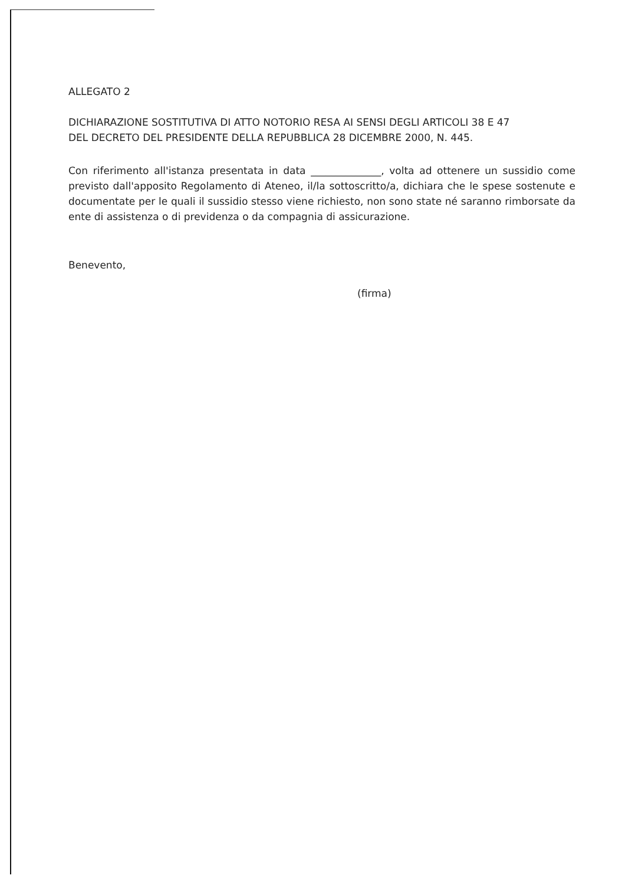ALLEGATO 2
DICHIARAZIONE SOSTITUTIVA DI ATTO NOTORIO RESA AI SENSI DEGLI ARTICOLI 38 E 47
DEL DECRETO DEL PRESIDENTE DELLA REPUBBLICA 28 DICEMBRE 2000, N. 445.
Con riferimento all'istanza presentata in data ______________, volta ad ottenere un sussidio come previsto dall'apposito Regolamento di Ateneo, il/la sottoscritto/a, dichiara che le spese sostenute e documentate per le quali il sussidio stesso viene richiesto, non sono state né saranno rimborsate da ente di assistenza o di previdenza o da compagnia di assicurazione.
Benevento,
(firma)